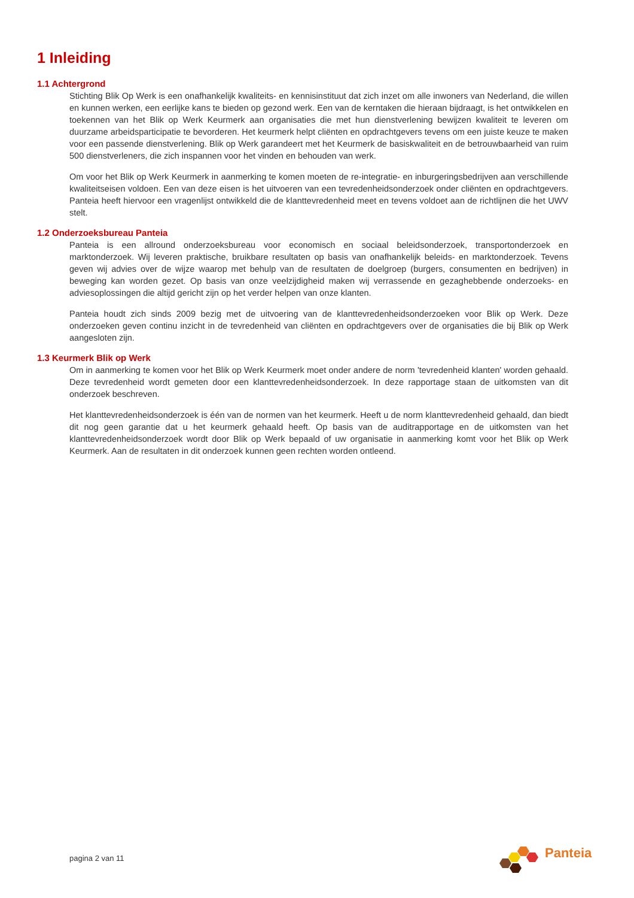1 Inleiding
1.1 Achtergrond
Stichting Blik Op Werk is een onafhankelijk kwaliteits- en kennisinstituut dat zich inzet om alle inwoners van Nederland, die willen en kunnen werken, een eerlijke kans te bieden op gezond werk. Een van de kerntaken die hieraan bijdraagt, is het ontwikkelen en toekennen van het Blik op Werk Keurmerk aan organisaties die met hun dienstverlening bewijzen kwaliteit te leveren om duurzame arbeidsparticipatie te bevorderen. Het keurmerk helpt cliënten en opdrachtgevers tevens om een juiste keuze te maken voor een passende dienstverlening. Blik op Werk garandeert met het Keurmerk de basiskwaliteit en de betrouwbaarheid van ruim 500 dienstverleners, die zich inspannen voor het vinden en behouden van werk.
Om voor het Blik op Werk Keurmerk in aanmerking te komen moeten de re-integratie- en inburgeringsbedrijven aan verschillende kwaliteitseisen voldoen. Een van deze eisen is het uitvoeren van een tevredenheidsonderzoek onder cliënten en opdrachtgevers. Panteia heeft hiervoor een vragenlijst ontwikkeld die de klanttevredenheid meet en tevens voldoet aan de richtlijnen die het UWV stelt.
1.2 Onderzoeksbureau Panteia
Panteia is een allround onderzoeksbureau voor economisch en sociaal beleidsonderzoek, transportonderzoek en marktonderzoek. Wij leveren praktische, bruikbare resultaten op basis van onafhankelijk beleids- en marktonderzoek. Tevens geven wij advies over de wijze waarop met behulp van de resultaten de doelgroep (burgers, consumenten en bedrijven) in beweging kan worden gezet. Op basis van onze veelzijdigheid maken wij verrassende en gezaghebbende onderzoeks- en adviesoplossingen die altijd gericht zijn op het verder helpen van onze klanten.
Panteia houdt zich sinds 2009 bezig met de uitvoering van de klanttevredenheidsonderzoeken voor Blik op Werk. Deze onderzoeken geven continu inzicht in de tevredenheid van cliënten en opdrachtgevers over de organisaties die bij Blik op Werk aangesloten zijn.
1.3 Keurmerk Blik op Werk
Om in aanmerking te komen voor het Blik op Werk Keurmerk moet onder andere de norm 'tevredenheid klanten' worden gehaald. Deze tevredenheid wordt gemeten door een klanttevredenheidsonderzoek. In deze rapportage staan de uitkomsten van dit onderzoek beschreven.
Het klanttevredenheidsonderzoek is één van de normen van het keurmerk. Heeft u de norm klanttevredenheid gehaald, dan biedt dit nog geen garantie dat u het keurmerk gehaald heeft. Op basis van de auditrapportage en de uitkomsten van het klanttevredenheidsonderzoek wordt door Blik op Werk bepaald of uw organisatie in aanmerking komt voor het Blik op Werk Keurmerk. Aan de resultaten in dit onderzoek kunnen geen rechten worden ontleend.
pagina 2 van 11
Panteia